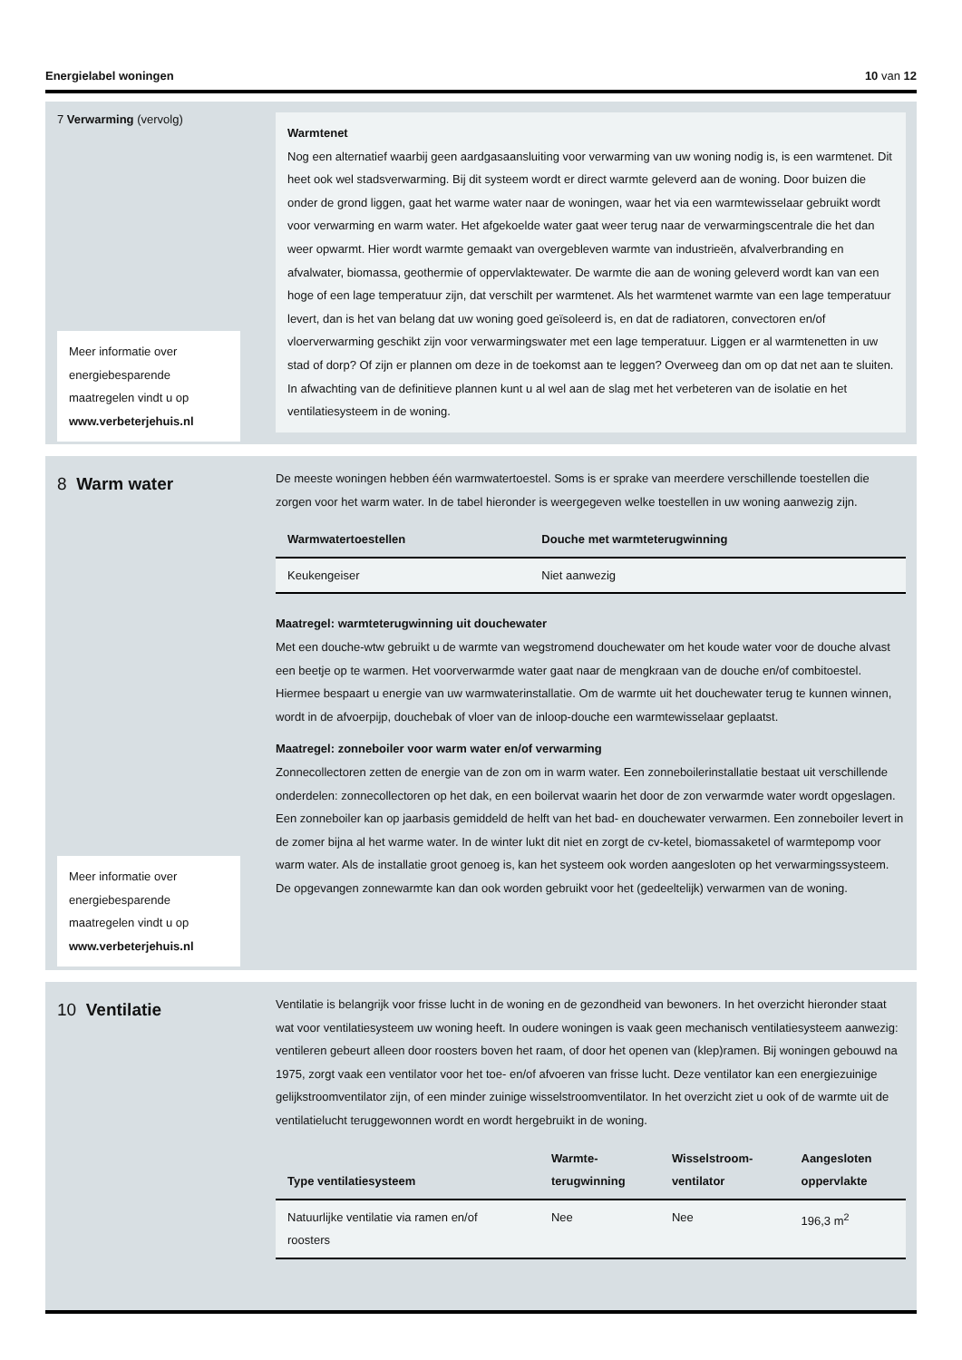Energielabel woningen 10 van 12
7 Verwarming (vervolg)
Meer informatie over energiebesparende maatregelen vindt u op www.verbeterjehuis.nl
Warmtenet
Nog een alternatief waarbij geen aardgasaansluiting voor verwarming van uw woning nodig is, is een warmtenet. Dit heet ook wel stadsverwarming. Bij dit systeem wordt er direct warmte geleverd aan de woning. Door buizen die onder de grond liggen, gaat het warme water naar de woningen, waar het via een warmtewisselaar gebruikt wordt voor verwarming en warm water. Het afgekoelde water gaat weer terug naar de verwarmingscentrale die het dan weer opwarmt. Hier wordt warmte gemaakt van overgebleven warmte van industrieën, afvalverbranding en afvalwater, biomassa, geothermie of oppervlaktewater. De warmte die aan de woning geleverd wordt kan van een hoge of een lage temperatuur zijn, dat verschilt per warmtenet. Als het warmtenet warmte van een lage temperatuur levert, dan is het van belang dat uw woning goed geïsoleerd is, en dat de radiatoren, convectoren en/of vloerverwarming geschikt zijn voor verwarmingswater met een lage temperatuur. Liggen er al warmtenetten in uw stad of dorp? Of zijn er plannen om deze in de toekomst aan te leggen? Overweeg dan om op dat net aan te sluiten. In afwachting van de definitieve plannen kunt u al wel aan de slag met het verbeteren van de isolatie en het ventilatiesysteem in de woning.
8 Warm water
Meer informatie over energiebesparende maatregelen vindt u op www.verbeterjehuis.nl
De meeste woningen hebben één warmwatertoestel. Soms is er sprake van meerdere verschillende toestellen die zorgen voor het warm water. In de tabel hieronder is weergegeven welke toestellen in uw woning aanwezig zijn.
| Warmwatertoestellen | Douche met warmteterugwinning |
| --- | --- |
| Keukengeiser | Niet aanwezig |
Maatregel: warmteterugwinning uit douchewater
Met een douche-wtw gebruikt u de warmte van wegstromend douchewater om het koude water voor de douche alvast een beetje op te warmen. Het voorverwarmde water gaat naar de mengkraan van de douche en/of combitoestel. Hiermee bespaart u energie van uw warmwaterinstallatie. Om de warmte uit het douchewater terug te kunnen winnen, wordt in de afvoerpijp, douchebak of vloer van de inloop-douche een warmtewisselaar geplaatst.
Maatregel: zonneboiler voor warm water en/of verwarming
Zonnecollectoren zetten de energie van de zon om in warm water. Een zonneboilerinstallatie bestaat uit verschillende onderdelen: zonnecollectoren op het dak, en een boilervat waarin het door de zon verwarmde water wordt opgeslagen. Een zonneboiler kan op jaarbasis gemiddeld de helft van het bad- en douchewater verwarmen. Een zonneboiler levert in de zomer bijna al het warme water. In de winter lukt dit niet en zorgt de cv-ketel, biomassaketel of warmtepomp voor warm water. Als de installatie groot genoeg is, kan het systeem ook worden aangesloten op het verwarmingssysteem. De opgevangen zonnewarmte kan dan ook worden gebruikt voor het (gedeeltelijk) verwarmen van de woning.
10 Ventilatie
Ventilatie is belangrijk voor frisse lucht in de woning en de gezondheid van bewoners. In het overzicht hieronder staat wat voor ventilatiesysteem uw woning heeft. In oudere woningen is vaak geen mechanisch ventilatiesysteem aanwezig: ventileren gebeurt alleen door roosters boven het raam, of door het openen van (klep)ramen. Bij woningen gebouwd na 1975, zorgt vaak een ventilator voor het toe- en/of afvoeren van frisse lucht. Deze ventilator kan een energiezuinige gelijkstroomventilator zijn, of een minder zuinige wisselstroomventilator. In het overzicht ziet u ook of de warmte uit de ventilatielucht teruggewonnen wordt en wordt hergebruikt in de woning.
| Type ventilatiesysteem | Warmte- terugwinning | Wisselstroom- ventilator | Aangesloten oppervlakte |
| --- | --- | --- | --- |
| Natuurlijke ventilatie via ramen en/of roosters | Nee | Nee | 196,3 m<sup>2</sup> |